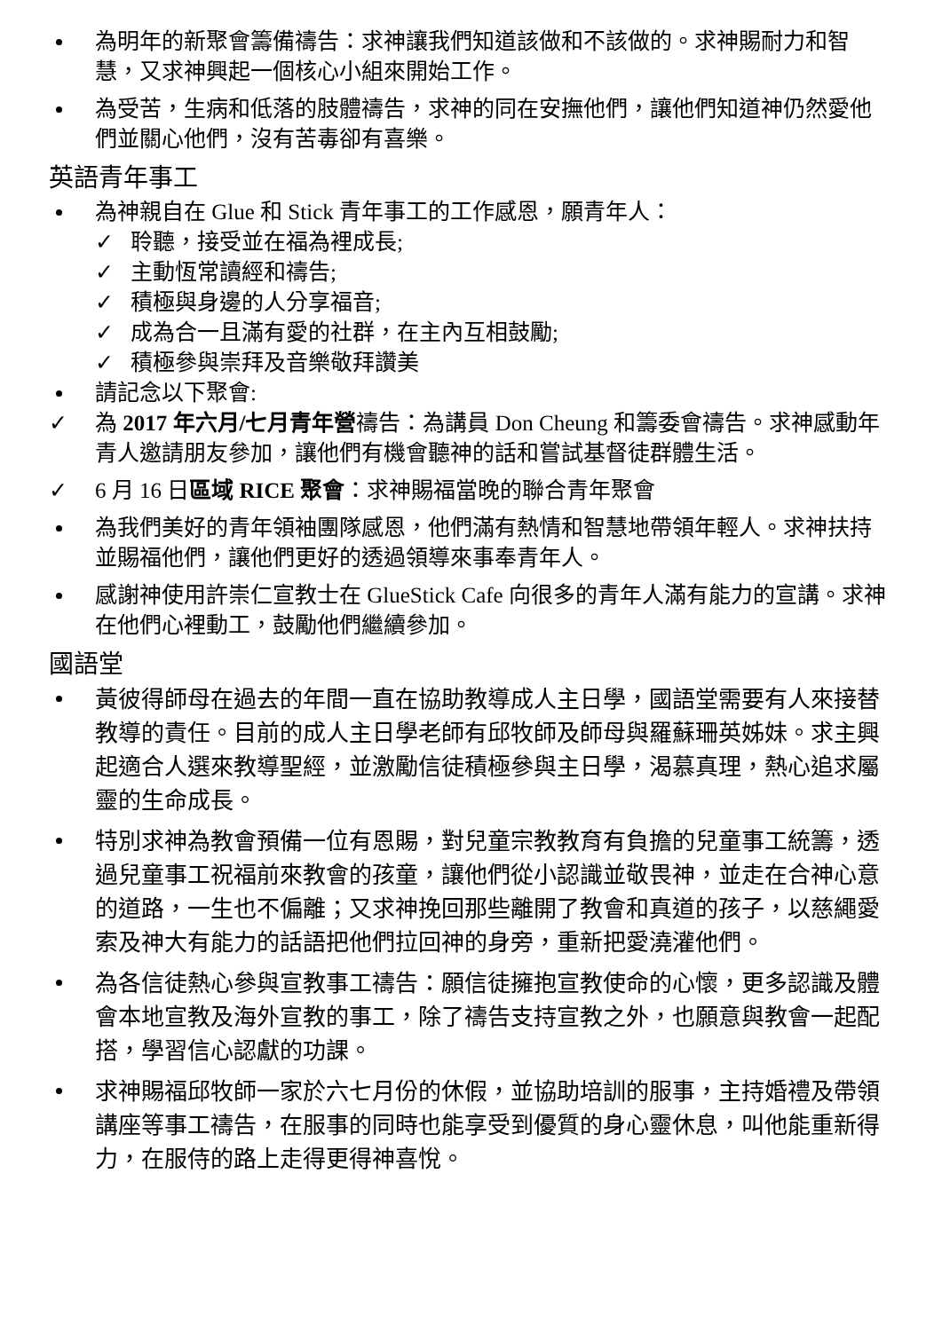為明年的新聚會籌備禱告：求神讓我們知道該做和不該做的。求神賜耐力和智慧，又求神興起一個核心小組來開始工作。
為受苦，生病和低落的肢體禱告，求神的同在安撫他們，讓他們知道神仍然愛他們並關心他們，沒有苦毒卻有喜樂。
英語青年事工
為神親自在 Glue 和 Stick 青年事工的工作感恩，願青年人：
✓ 聆聽，接受並在福為裡成長;
✓ 主動恆常讀經和禱告;
✓ 積極與身邊的人分享福音;
✓ 成為合一且滿有愛的社群，在主內互相鼓勵;
✓ 積極參與崇拜及音樂敬拜讚美
請記念以下聚會:
✓ 為 2017 年六月/七月青年營禱告：為講員 Don Cheung 和籌委會禱告。求神感動年青人邀請朋友參加，讓他們有機會聽神的話和嘗試基督徒群體生活。
✓ 6 月 16 日區域 RICE 聚會：求神賜福當晚的聯合青年聚會
為我們美好的青年領袖團隊感恩，他們滿有熱情和智慧地帶領年輕人。求神扶持並賜福他們，讓他們更好的透過領導來事奉青年人。
感謝神使用許崇仁宣教士在 GlueStick Cafe 向很多的青年人滿有能力的宣講。求神在他們心裡動工，鼓勵他們繼續參加。
國語堂
黃彼得師母在過去的年間一直在協助教導成人主日學，國語堂需要有人來接替教導的責任。目前的成人主日學老師有邱牧師及師母與羅蘇珊英姊妹。求主興起適合人選來教導聖經，並激勵信徒積極參與主日學，渴慕真理，熱心追求屬靈的生命成長。
特別求神為教會預備一位有恩賜，對兒童宗教教育有負擔的兒童事工統籌，透過兒童事工祝福前來教會的孩童，讓他們從小認識並敬畏神，並走在合神心意的道路，一生也不偏離；又求神挽回那些離開了教會和真道的孩子，以慈繩愛索及神大有能力的話語把他們拉回神的身旁，重新把愛澆灌他們。
為各信徒熱心參與宣教事工禱告：願信徒擁抱宣教使命的心懷，更多認識及體會本地宣教及海外宣教的事工，除了禱告支持宣教之外，也願意與教會一起配搭，學習信心認獻的功課。
求神賜福邱牧師一家於六七月份的休假，並協助培訓的服事，主持婚禮及帶領講座等事工禱告，在服事的同時也能享受到優質的身心靈休息，叫他能重新得力，在服侍的路上走得更得神喜悅。